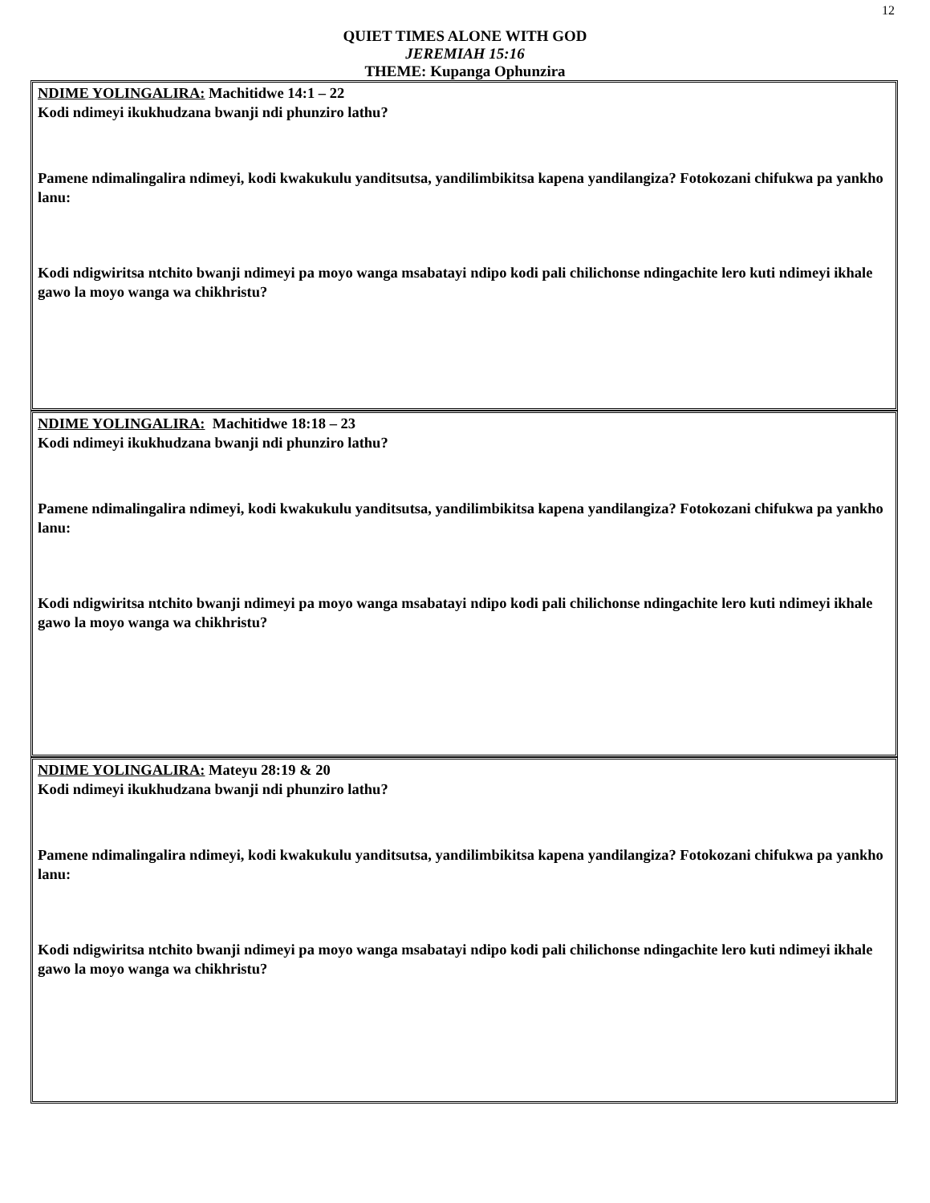12
QUIET TIMES ALONE WITH GOD
JEREMIAH 15:16
THEME: Kupanga Ophunzira
NDIME YOLINGALIRA: Machitidwe 14:1 – 22
Kodi ndimeyi ikukhudzana bwanji ndi phunziro lathu?
Pamene ndimalingalira ndimeyi, kodi kwakukulu yanditsutsa, yandilimbikitsa kapena yandilangiza? Fotokozani chifukwa pa yankho lanu:
Kodi ndigwiritsa ntchito bwanji ndimeyi pa moyo wanga msabatayi ndipo kodi pali chilichonse ndingachite lero kuti ndimeyi ikhale gawo la moyo wanga wa chikhristu?
NDIME YOLINGALIRA: Machitidwe 18:18 – 23
Kodi ndimeyi ikukhudzana bwanji ndi phunziro lathu?
Pamene ndimalingalira ndimeyi, kodi kwakukulu yanditsutsa, yandilimbikitsa kapena yandilangiza? Fotokozani chifukwa pa yankho lanu:
Kodi ndigwiritsa ntchito bwanji ndimeyi pa moyo wanga msabatayi ndipo kodi pali chilichonse ndingachite lero kuti ndimeyi ikhale gawo la moyo wanga wa chikhristu?
NDIME YOLINGALIRA: Mateyu 28:19 & 20
Kodi ndimeyi ikukhudzana bwanji ndi phunziro lathu?
Pamene ndimalingalira ndimeyi, kodi kwakukulu yanditsutsa, yandilimbikitsa kapena yandilangiza? Fotokozani chifukwa pa yankho lanu:
Kodi ndigwiritsa ntchito bwanji ndimeyi pa moyo wanga msabatayi ndipo kodi pali chilichonse ndingachite lero kuti ndimeyi ikhale gawo la moyo wanga wa chikhristu?